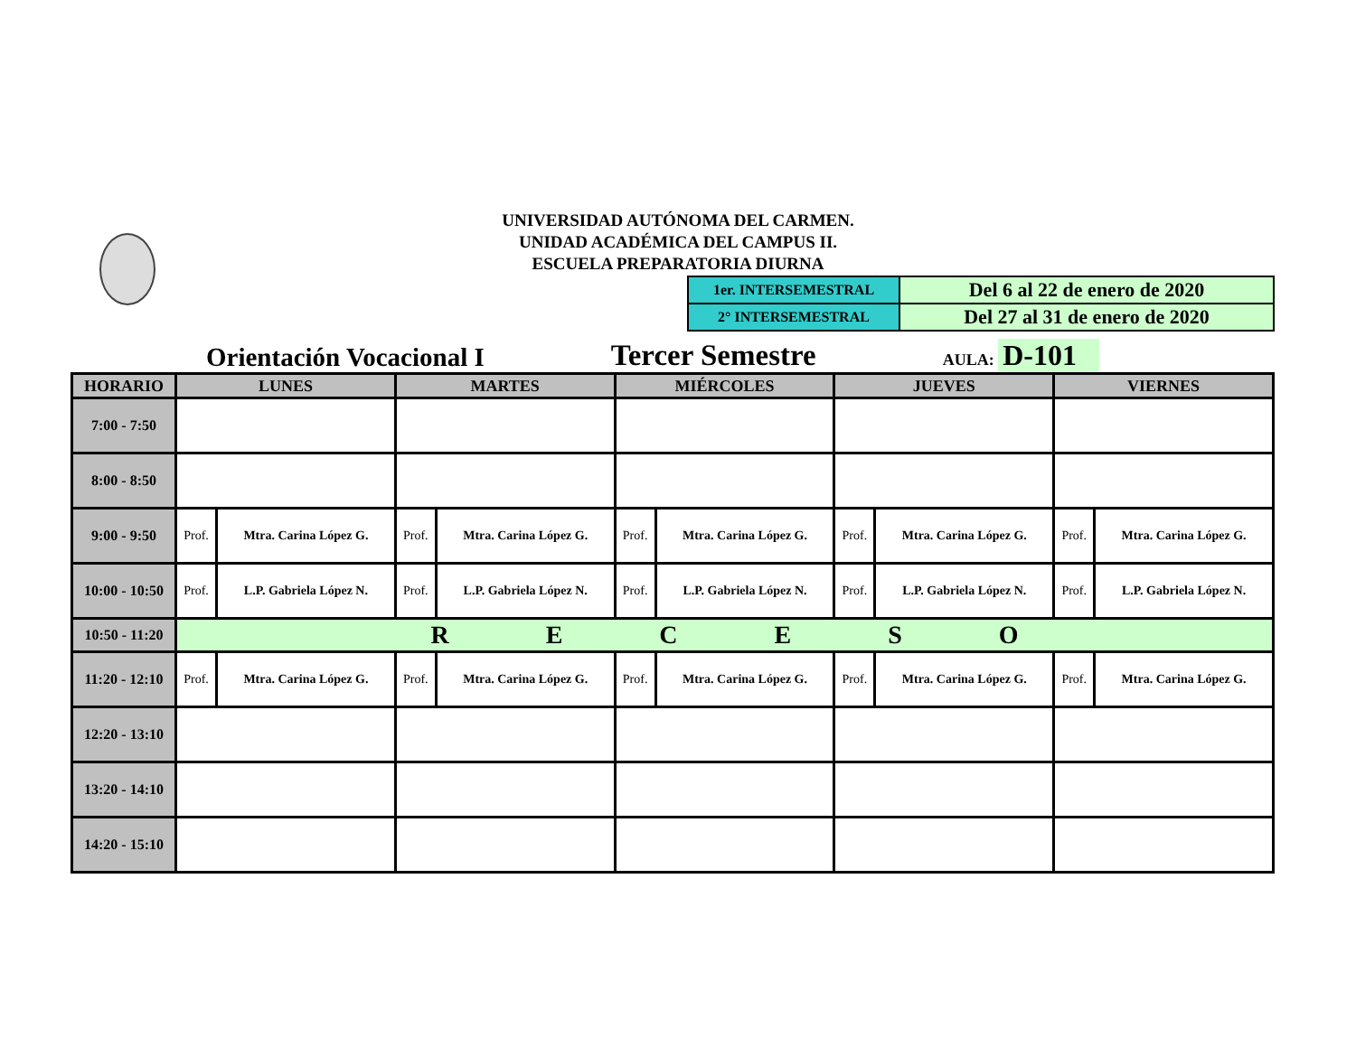UNIVERSIDAD AUTÓNOMA DEL CARMEN.
UNIDAD ACADÉMICA DEL CAMPUS II.
ESCUELA PREPARATORIA DIURNA
| 1er. INTERSEMESTRAL | Del 6 al 22 de enero de 2020 |
| 2° INTERSEMESTRAL | Del 27 al 31 de enero de 2020 |
Orientación Vocacional I
Tercer Semestre
AULA: D-101
| HORARIO | LUNES | | MARTES | | MIÉRCOLES | | JUEVES | | VIERNES | |
| --- | --- | --- | --- | --- | --- | --- | --- | --- | --- | --- |
| 7:00 - 7:50 | | | | | | | | | | |
| 8:00 - 8:50 | | | | | | | | | | |
| 9:00 - 9:50 | Prof. | Mtra. Carina López G. | Prof. | Mtra. Carina López G. | Prof. | Mtra. Carina López G. | Prof. | Mtra. Carina López G. | Prof. | Mtra. Carina López G. |
| 10:00 - 10:50 | Prof. | L.P. Gabriela López N. | Prof. | L.P. Gabriela López N. | Prof. | L.P. Gabriela López N. | Prof. | L.P. Gabriela López N. | Prof. | L.P. Gabriela López N. |
| 10:50 - 11:20 | R E C E S O | | | | | | | | | |
| 11:20 - 12:10 | Prof. | Mtra. Carina López G. | Prof. | Mtra. Carina López G. | Prof. | Mtra. Carina López G. | Prof. | Mtra. Carina López G. | Prof. | Mtra. Carina López G. |
| 12:20 - 13:10 | | | | | | | | | | |
| 13:20 - 14:10 | | | | | | | | | | |
| 14:20 - 15:10 | | | | | | | | | | |